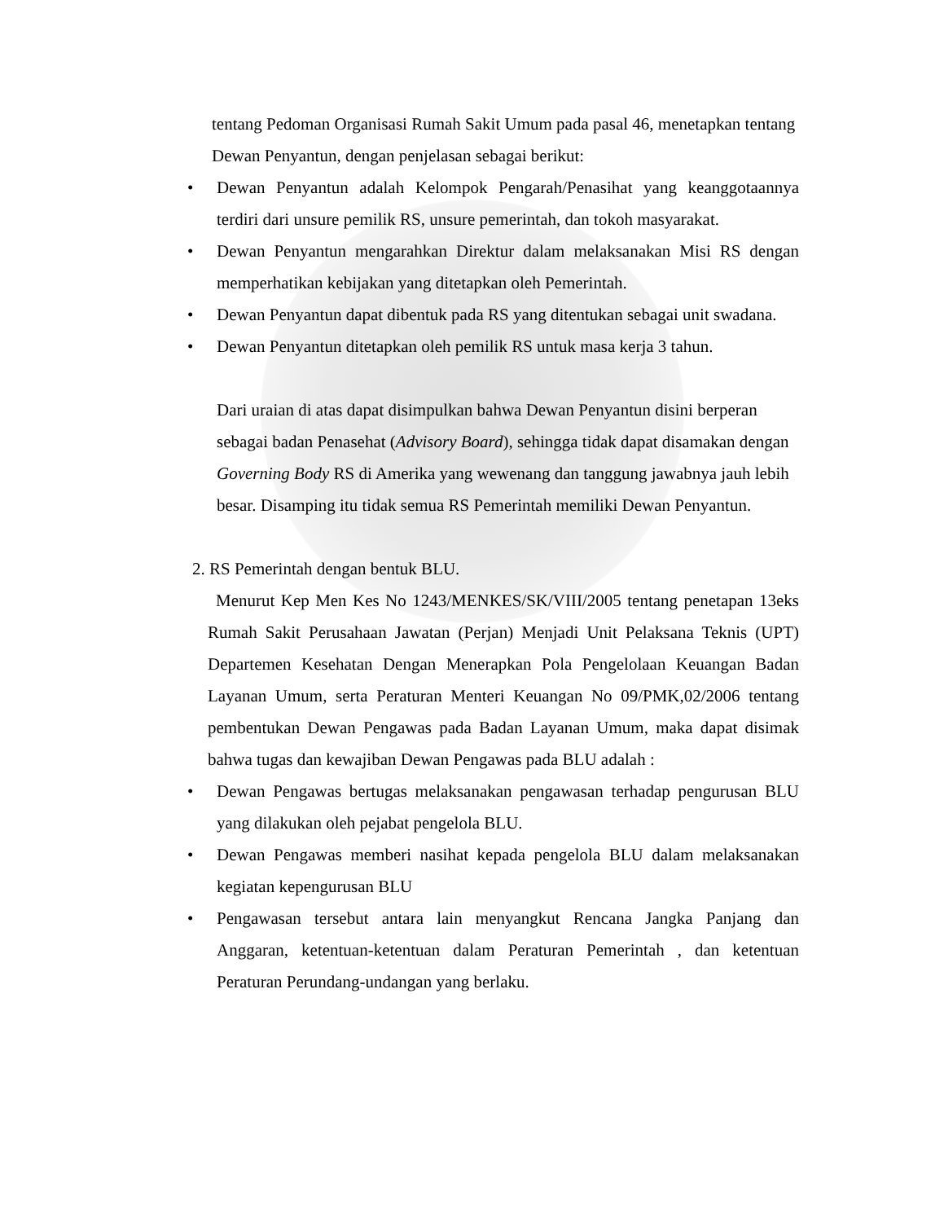tentang Pedoman Organisasi Rumah Sakit Umum pada pasal 46, menetapkan tentang Dewan Penyantun, dengan penjelasan sebagai berikut:
Dewan Penyantun adalah Kelompok Pengarah/Penasihat yang keanggotaannya terdiri dari unsure pemilik RS, unsure pemerintah, dan tokoh masyarakat.
Dewan Penyantun mengarahkan Direktur dalam melaksanakan Misi RS dengan memperhatikan kebijakan yang ditetapkan oleh Pemerintah.
Dewan Penyantun dapat dibentuk pada RS yang ditentukan sebagai unit swadana.
Dewan Penyantun ditetapkan oleh pemilik RS untuk masa kerja 3 tahun.
Dari uraian di atas dapat disimpulkan bahwa Dewan Penyantun disini berperan sebagai badan Penasehat (Advisory Board), sehingga tidak dapat disamakan dengan Governing Body RS di Amerika yang wewenang dan tanggung jawabnya jauh lebih besar. Disamping itu tidak semua RS Pemerintah memiliki Dewan Penyantun.
2. RS Pemerintah dengan bentuk BLU.
Menurut Kep Men Kes No 1243/MENKES/SK/VIII/2005 tentang penetapan 13eks Rumah Sakit Perusahaan Jawatan (Perjan) Menjadi Unit Pelaksana Teknis (UPT) Departemen Kesehatan Dengan Menerapkan Pola Pengelolaan Keuangan Badan Layanan Umum, serta Peraturan Menteri Keuangan No 09/PMK,02/2006 tentang pembentukan Dewan Pengawas pada Badan Layanan Umum, maka dapat disimak bahwa tugas dan kewajiban Dewan Pengawas pada BLU adalah :
Dewan Pengawas bertugas melaksanakan pengawasan terhadap pengurusan BLU yang dilakukan oleh pejabat pengelola BLU.
Dewan Pengawas memberi nasihat kepada pengelola BLU dalam melaksanakan kegiatan kepengurusan BLU
Pengawasan tersebut antara lain menyangkut Rencana Jangka Panjang dan Anggaran, ketentuan-ketentuan dalam Peraturan Pemerintah , dan ketentuan Peraturan Perundang-undangan yang berlaku.